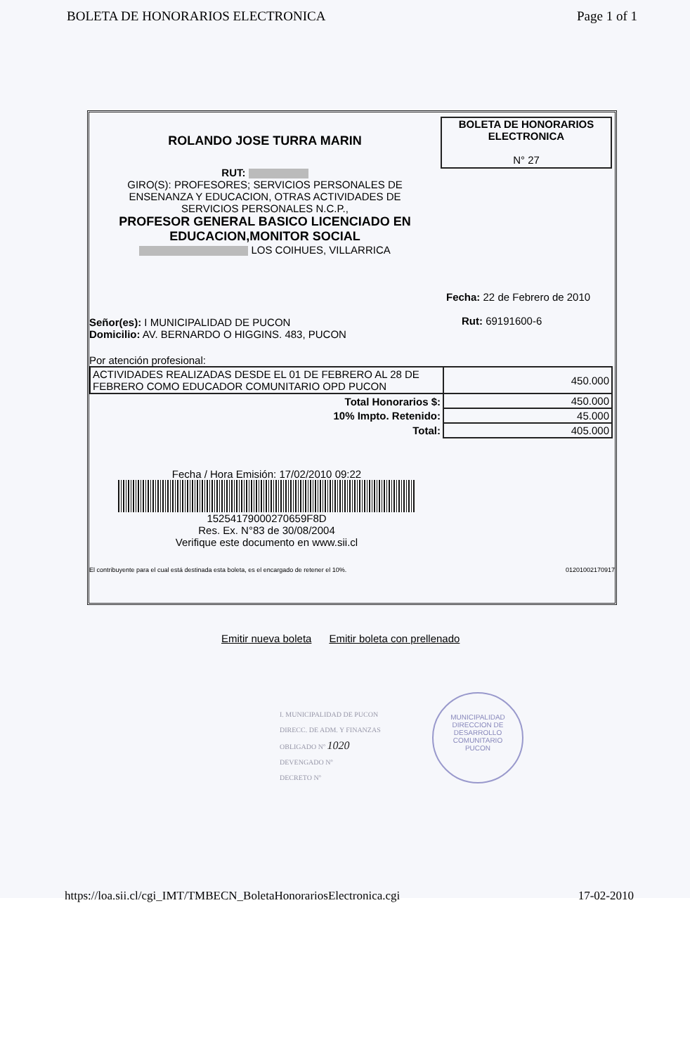BOLETA DE HONORARIOS ELECTRONICA Page 1 of 1
ROLANDO JOSE TURRA MARIN
RUT:
GIRO(S): PROFESORES; SERVICIOS PERSONALES DE
ENSENANZA Y EDUCACION, OTRAS ACTIVIDADES DE
SERVICIOS PERSONALES N.C.P.,
PROFESOR GENERAL BASICO LICENCIADO EN
EDUCACION,MONITOR SOCIAL
LOS COIHUES, VILLARRICA
BOLETA DE HONORARIOS
ELECTRONICA
N° 27
Señor(es): I MUNICIPALIDAD DE PUCON
Domicilio: AV. BERNARDO O HIGGINS. 483, PUCON
Fecha: 22 de Febrero de 2010
Rut: 69191600-6
Por atención profesional:
| ACTIVIDADES REALIZADAS DESDE EL 01 DE FEBRERO AL 28 DE FEBRERO COMO EDUCADOR COMUNITARIO OPD PUCON | 450.000 |
| Total Honorarios $: | 450.000 |
| 10% Impto. Retenido: | 45.000 |
| Total: | 405.000 |
Fecha / Hora Emisión: 17/02/2010 09:22
15254179000270659F8D
Res. Ex. N°83 de 30/08/2004
Verifique este documento en www.sii.cl
El contribuyente para el cual está destinada esta boleta, es el encargado de retener el 10%. 01201002170917
Emitir nueva boleta Emitir boleta con prellenado
I. MUNICIPALIDAD DE PUCON
DIRECC. DE ADM. Y FINANZAS
OBLIGADO Nº 1020
DEVENGADO Nº
DECRETO Nº
MUNICIPALIDAD
DIRECCION DE
DESARROLLO
COMUNITARIO
PUCON
https://loa.sii.cl/cgi_IMT/TMBECN_BoletaHonorariosElectronica.cgi 17-02-2010